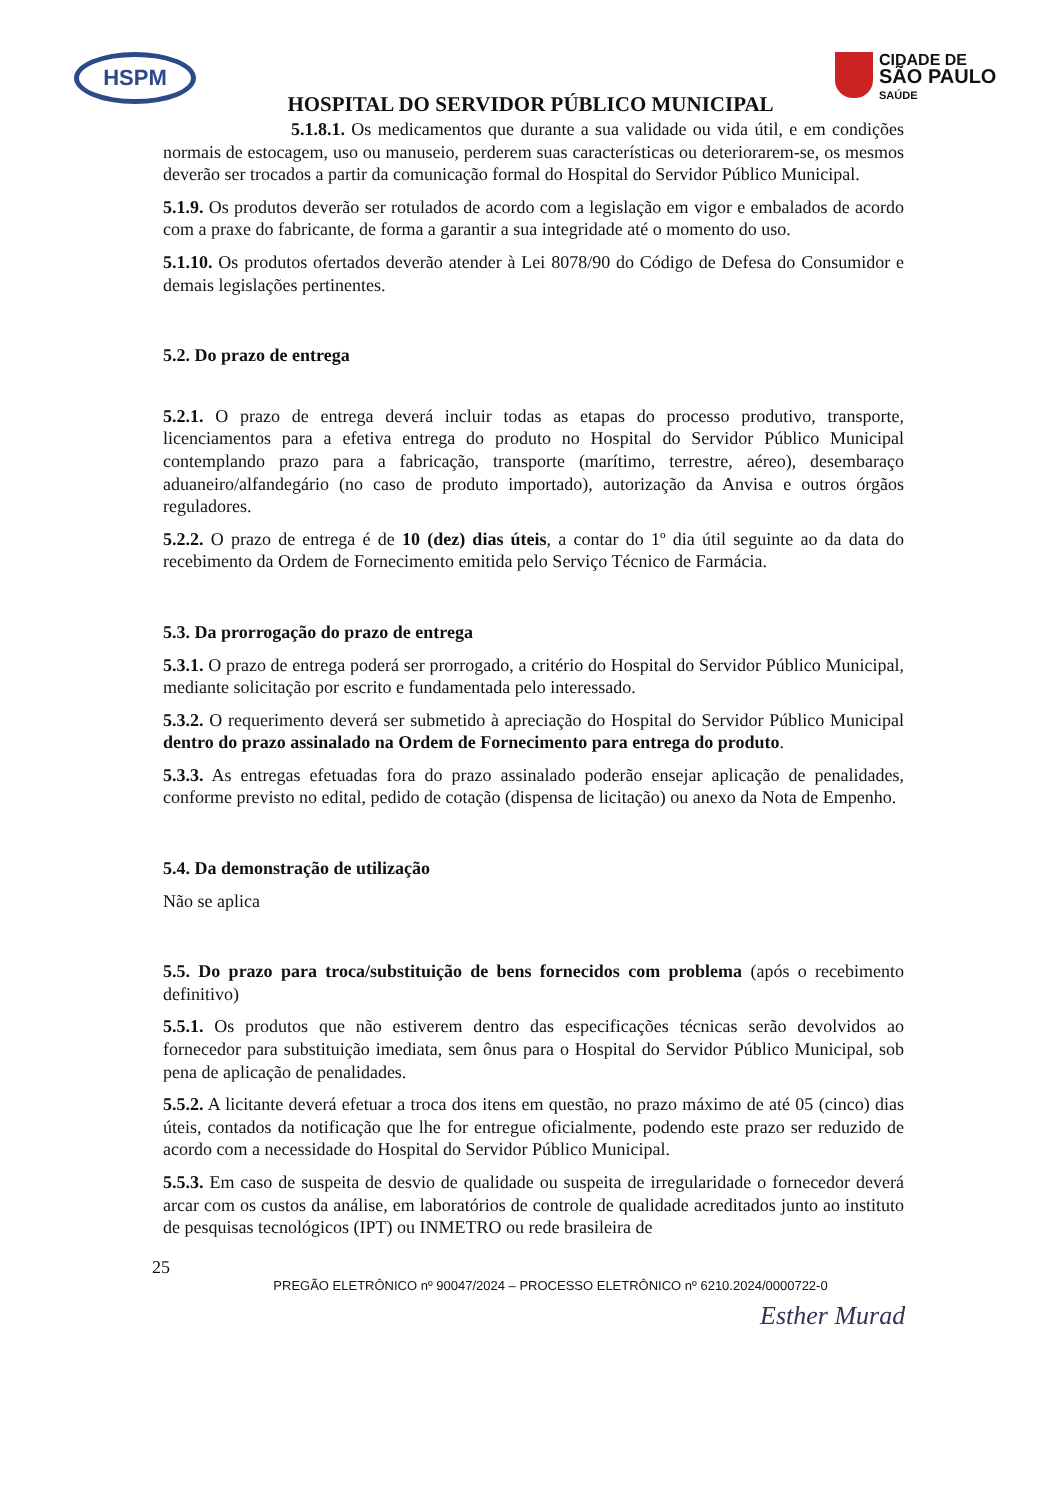HSPM
HOSPITAL DO SERVIDOR PÚBLICO MUNICIPAL
CIDADE DE
SÃO PAULO
SAÚDE
5.1.8.1. Os medicamentos que durante a sua validade ou vida útil, e em condições normais de estocagem, uso ou manuseio, perderem suas características ou deteriorarem-se, os mesmos deverão ser trocados a partir da comunicação formal do Hospital do Servidor Público Municipal.
5.1.9. Os produtos deverão ser rotulados de acordo com a legislação em vigor e embalados de acordo com a praxe do fabricante, de forma a garantir a sua integridade até o momento do uso.
5.1.10. Os produtos ofertados deverão atender à Lei 8078/90 do Código de Defesa do Consumidor e demais legislações pertinentes.
5.2. Do prazo de entrega
5.2.1. O prazo de entrega deverá incluir todas as etapas do processo produtivo, transporte, licenciamentos para a efetiva entrega do produto no Hospital do Servidor Público Municipal contemplando prazo para a fabricação, transporte (marítimo, terrestre, aéreo), desembaraço aduaneiro/alfandegário (no caso de produto importado), autorização da Anvisa e outros órgãos reguladores.
5.2.2. O prazo de entrega é de 10 (dez) dias úteis, a contar do 1º dia útil seguinte ao da data do recebimento da Ordem de Fornecimento emitida pelo Serviço Técnico de Farmácia.
5.3. Da prorrogação do prazo de entrega
5.3.1. O prazo de entrega poderá ser prorrogado, a critério do Hospital do Servidor Público Municipal, mediante solicitação por escrito e fundamentada pelo interessado.
5.3.2. O requerimento deverá ser submetido à apreciação do Hospital do Servidor Público Municipal dentro do prazo assinalado na Ordem de Fornecimento para entrega do produto.
5.3.3. As entregas efetuadas fora do prazo assinalado poderão ensejar aplicação de penalidades, conforme previsto no edital, pedido de cotação (dispensa de licitação) ou anexo da Nota de Empenho.
5.4. Da demonstração de utilização
Não se aplica
5.5. Do prazo para troca/substituição de bens fornecidos com problema (após o recebimento definitivo)
5.5.1. Os produtos que não estiverem dentro das especificações técnicas serão devolvidos ao fornecedor para substituição imediata, sem ônus para o Hospital do Servidor Público Municipal, sob pena de aplicação de penalidades.
5.5.2. A licitante deverá efetuar a troca dos itens em questão, no prazo máximo de até 05 (cinco) dias úteis, contados da notificação que lhe for entregue oficialmente, podendo este prazo ser reduzido de acordo com a necessidade do Hospital do Servidor Público Municipal.
5.5.3. Em caso de suspeita de desvio de qualidade ou suspeita de irregularidade o fornecedor deverá arcar com os custos da análise, em laboratórios de controle de qualidade acreditados junto ao instituto de pesquisas tecnológicos (IPT) ou INMETRO ou rede brasileira de
25
PREGÃO ELETRÔNICO nº 90047/2024 – PROCESSO ELETRÔNICO nº 6210.2024/0000722-0
Esther Murad